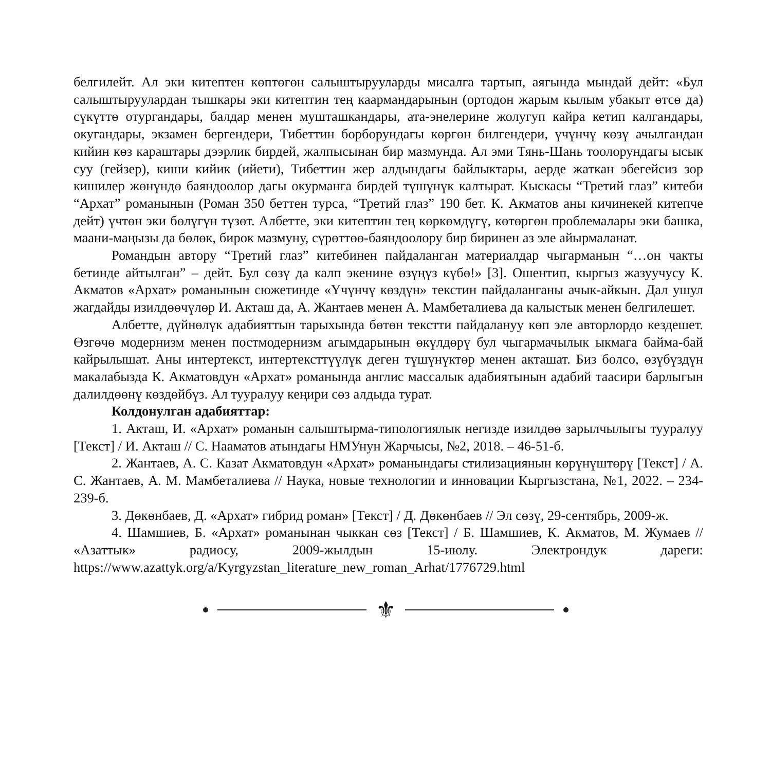белгилейт. Ал эки китептен көптөгөн салыштырууларды мисалга тартып, аягында мындай дейт: «Бул салыштыруулардан тышкары эки китептин тең каармандарынын (ортодон жарым кылым убакыт өтсө да) сүкүттө отургандары, балдар менен мушташкандары, ата-энелерине жолугуп кайра кетип калгандары, окугандары, экзамен бергендери, Тибеттин борборундагы көргөн билгендери, үчүнчү көзү ачылгандан кийин көз караштары дээрлик бирдей, жалпысынан бир мазмунда. Ал эми Тянь-Шань тоолорундагы ысык суу (гейзер), киши кийик (ийети), Тибеттин жер алдындагы байлыктары, аерде жаткан эбегейсиз зор кишилер жөнүндө баяндоолор дагы окурманга бирдей түшүнүк калтырат. Кыскасы “Третий глаз” китеби “Архат” романынын (Роман 350 беттен турса, “Третий глаз” 190 бет. К. Акматов аны кичинекей китепче дейт) үчтөн эки бөлүгүн түзөт. Албетте, эки китептин тең көркөмдүгү, көтөргөн проблемалары эки башка, маани-маңызы да бөлөк, бирок мазмуну, сүрөттөө-баяндоолору бир биринен аз эле айырмаланат.
Романдын автору “Третий глаз” китебинен пайдаланган материалдар чыгарманын “…он чакты бетинде айтылган” – дейт. Бул сөзү да калп экенине өзүңүз күбө!» [3]. Ошентип, кыргыз жазуучусу К. Акматов «Архат» романынын сюжетинде «Үчүнчү көздүн» текстин пайдаланганы ачык-айкын. Дал ушул жагдайды изилдөөчүлөр И. Акташ да, А. Жантаев менен А. Мамбеталиева да калыстык менен белгилешет.
Албетте, дүйнөлүк адабияттын тарыхында бөтөн текстти пайдалануу көп эле авторлордо кездешет. Өзгөчө модернизм менен постмодернизм агымдарынын өкүлдөрү бул чыгармачылык ыкмага байма-бай кайрылышат. Аны интертекст, интертексттүүлүк деген түшүнүктөр менен акташат. Биз болсо, өзүбүздүн макалабызда К. Акматовдун «Архат» романында англис массалык адабиятынын адабий таасири барлыгын далилдөөнү көздөйбүз. Ал тууралуу кеңири сөз алдыда турат.
Колдонулган адабияттар:
1. Акташ, И. «Архат» романын салыштырма-типологиялык негизде изилдөө зарылчылыгы тууралуу [Текст] / И. Акташ // С. Нааматов атындагы НМУнун Жарчысы, №2, 2018. – 46-51-б.
2. Жантаев, А. С. Казат Акматовдун «Архат» романындагы стилизациянын көрүнүштөрү [Текст] / А. С. Жантаев, А. М. Мамбеталиева // Наука, новые технологии и инновации Кыргызстана, №1, 2022. – 234-239-б.
3. Дөкөнбаев, Д. «Архат» гибрид роман» [Текст] / Д. Дөкөнбаев // Эл сөзү, 29-сентябрь, 2009-ж.
4. Шамшиев, Б. «Архат» романынан чыккан сөз [Текст] / Б. Шамшиев, К. Акматов, М. Жумаев // «Азаттык» радиосу, 2009-жылдын 15-июлу. Электрондук дареги: https://www.azattyk.org/a/Kyrgyzstan_literature_new_roman_Arhat/1776729.html
⚜